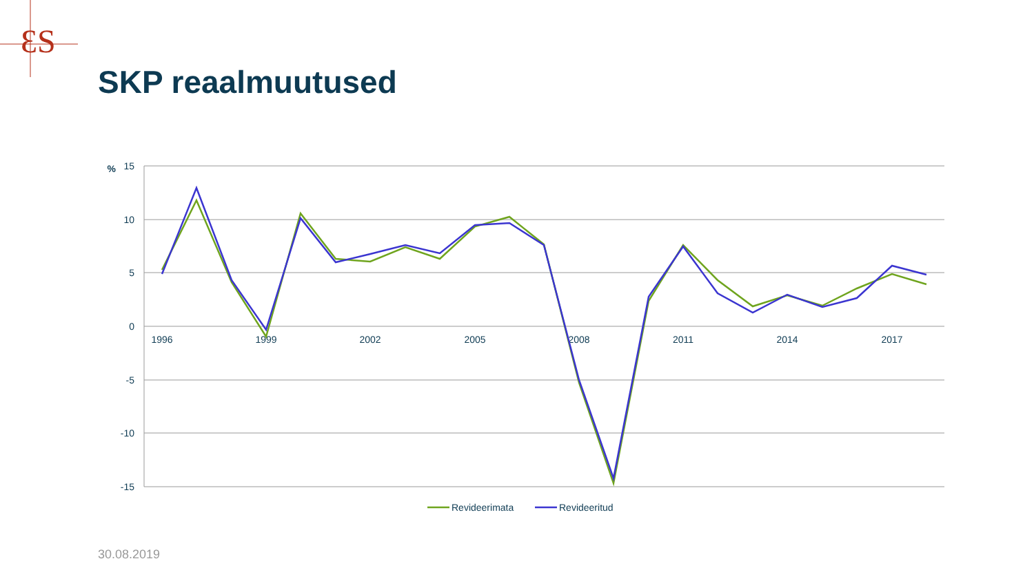ƐS
15
10
5
0
-5
-10
-15
%
1996
1999
2002
2005
2008
2011
2014
2017
Revideerimata
Revideeritud
SKP reaalmuutused
30.08.2019